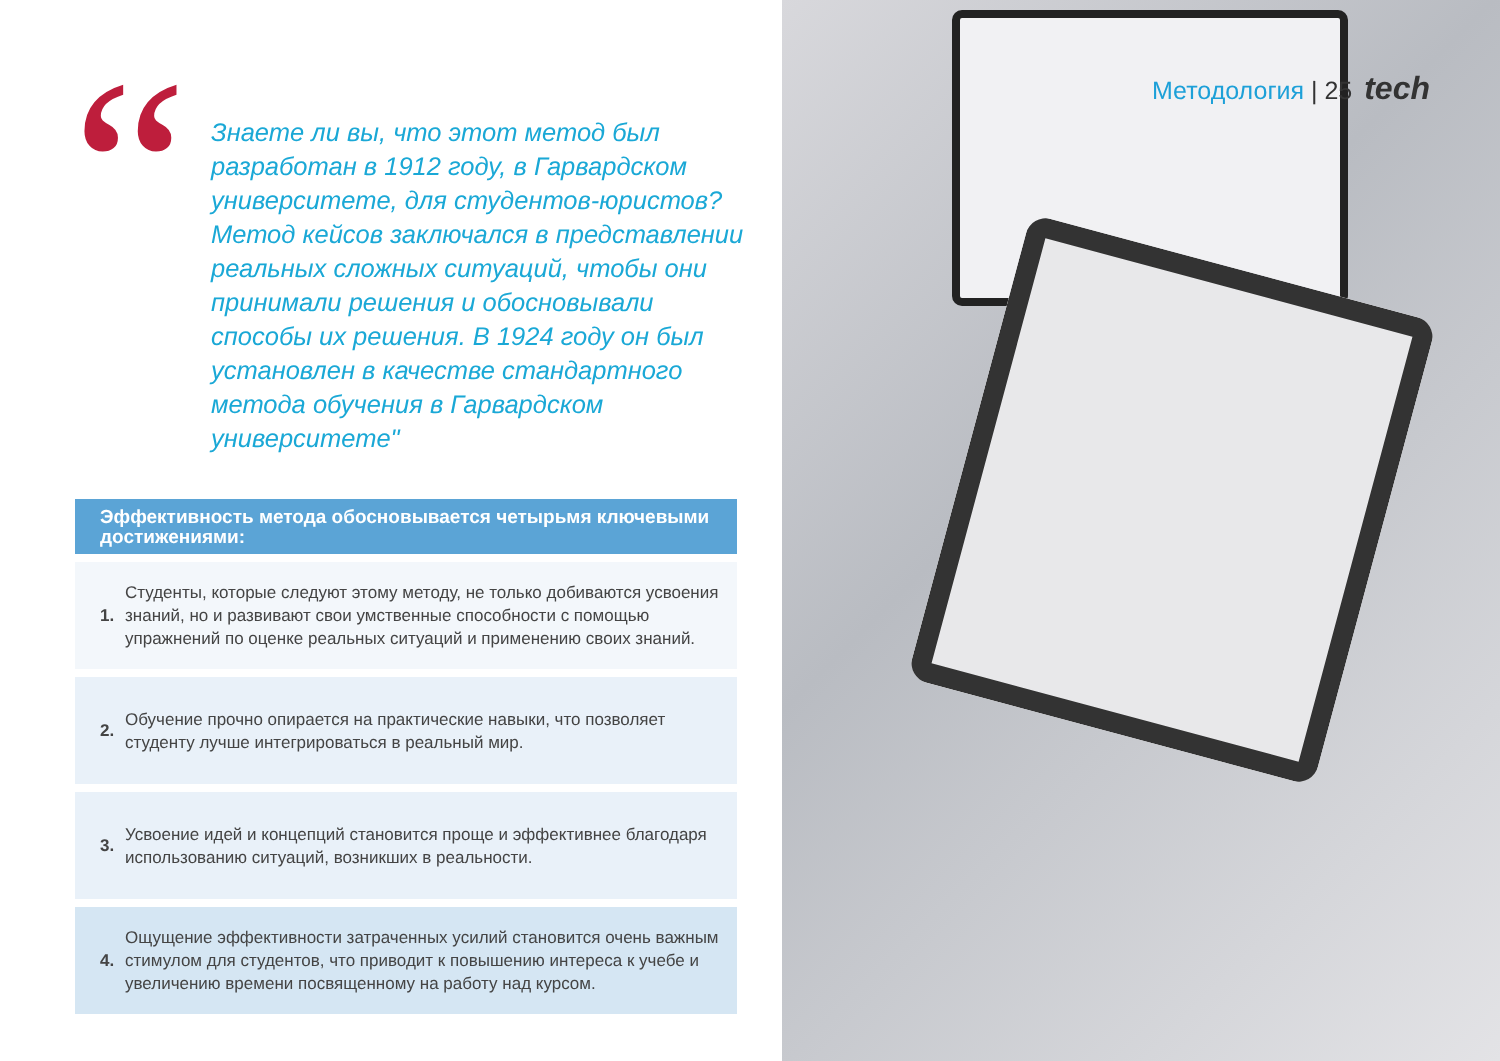“
Знаете ли вы, что этот метод был разработан в 1912 году, в Гарвардском университете, для студентов-юристов? Метод кейсов заключался в представлении реальных сложных ситуаций, чтобы они принимали решения и обосновывали способы их решения. В 1924 году он был установлен в качестве стандартного метода обучения в Гарвардском университете"
Эффективность метода обосновывается четырьмя ключевыми достижениями:
1.
Студенты, которые следуют этому методу, не только добиваются усвоения знаний, но и развивают свои умственные способности с помощью упражнений по оценке реальных ситуаций и применению своих знаний.
2.
Обучение прочно опирается на практические навыки, что позволяет студенту лучше интегрироваться в реальный мир.
3.
Усвоение идей и концепций становится проще и эффективнее благодаря использованию ситуаций, возникших в реальности.
4.
Ощущение эффективности затраченных усилий становится очень важным стимулом для студентов, что приводит к повышению интереса к учебе и увеличению времени посвященному на работу над курсом.
Методология | 25 tech